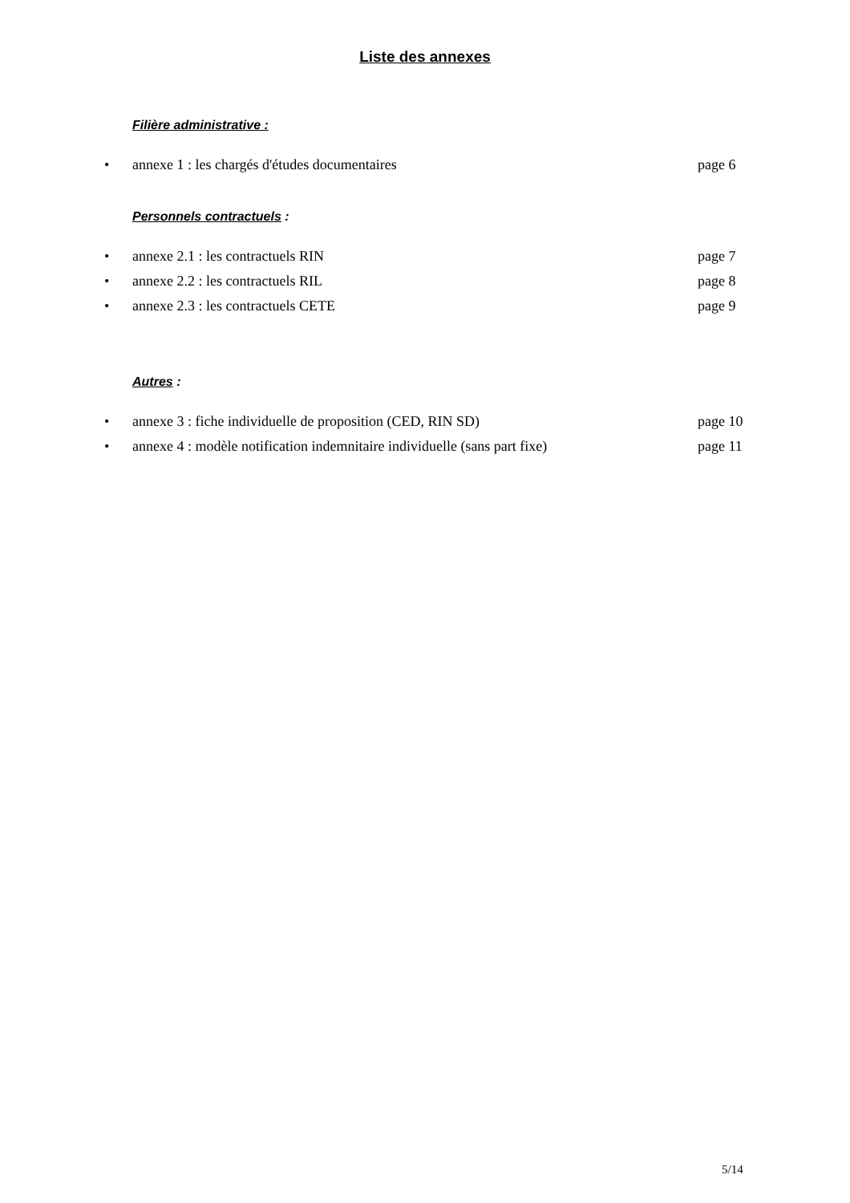Liste des annexes
Filière administrative :
• annexe 1 : les chargés d'études documentaires page 6
Personnels contractuels :
• annexe 2.1 : les contractuels RIN page 7
• annexe 2.2 : les contractuels RIL page 8
• annexe 2.3 : les contractuels CETE page 9
Autres :
• annexe 3 : fiche individuelle de proposition (CED, RIN SD) page 10
• annexe 4 : modèle notification indemnitaire individuelle (sans part fixe) page 11
5/14